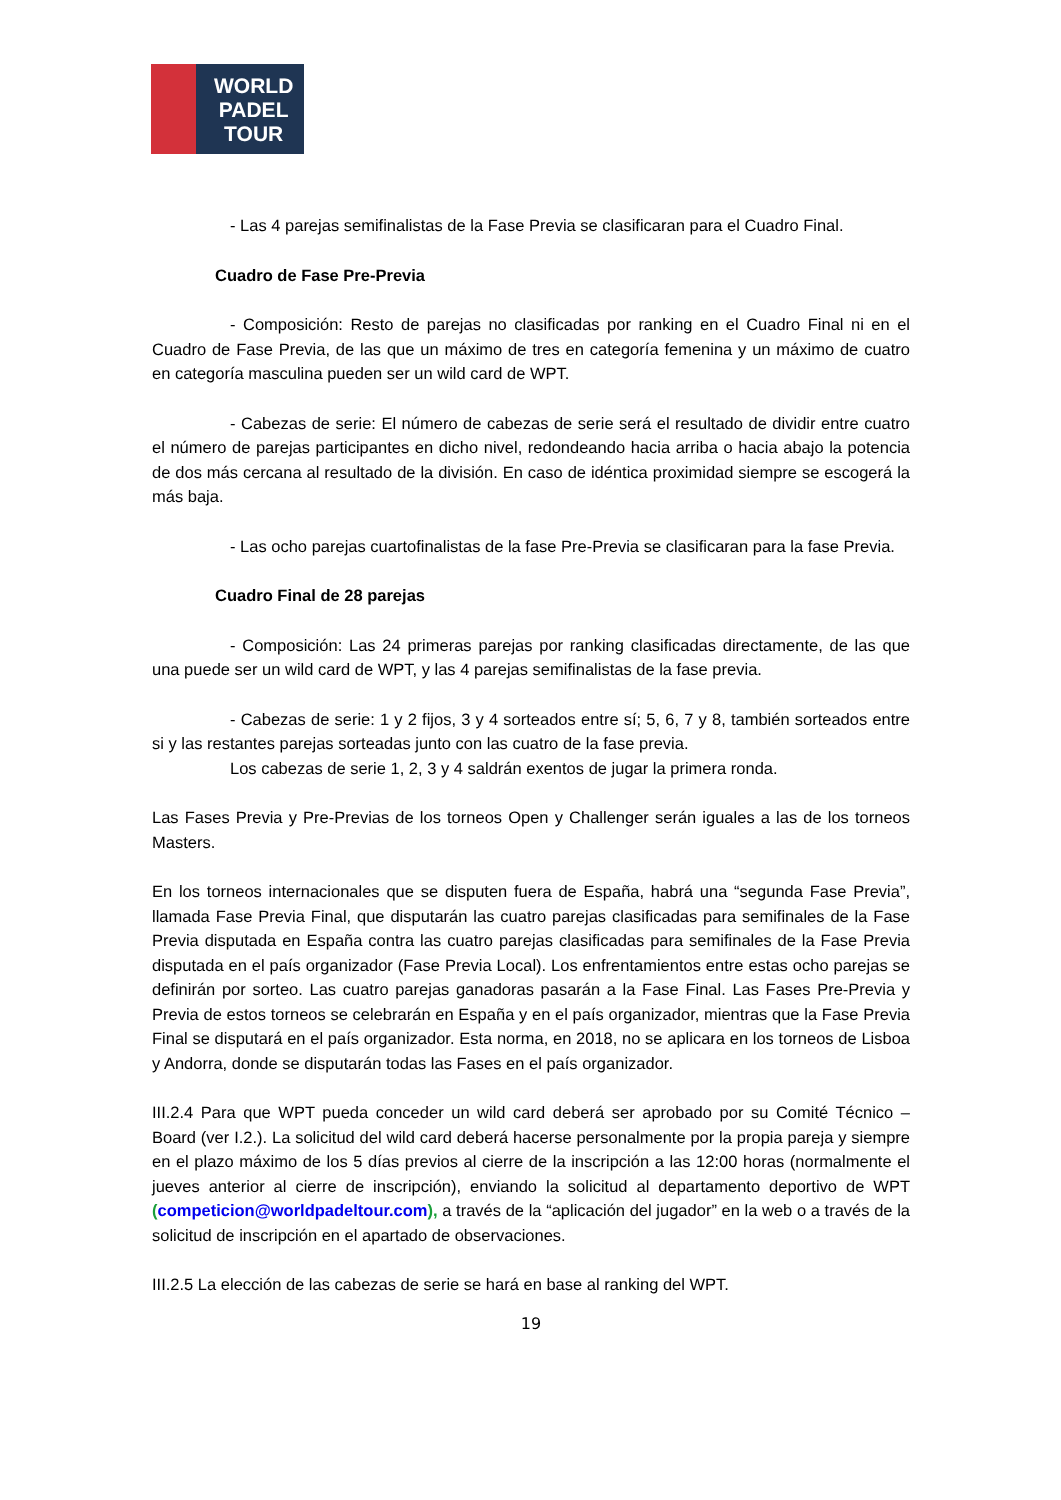WORLD
PADEL
TOUR
- Las 4 parejas semifinalistas de la Fase Previa se clasificaran para el Cuadro Final.
Cuadro de Fase Pre-Previa
- Composición: Resto de parejas no clasificadas por ranking en el Cuadro Final ni en el Cuadro de Fase Previa, de las que un máximo de tres en categoría femenina y un máximo de cuatro en categoría masculina pueden ser un wild card de WPT.
- Cabezas de serie: El número de cabezas de serie será el resultado de dividir entre cuatro el número de parejas participantes en dicho nivel, redondeando hacia arriba o hacia abajo la potencia de dos más cercana al resultado de la división. En caso de idéntica proximidad siempre se escogerá la más baja.
- Las ocho parejas cuartofinalistas de la fase Pre-Previa se clasificaran para la fase Previa.
Cuadro Final de 28 parejas
- Composición: Las 24 primeras parejas por ranking clasificadas directamente, de las que una puede ser un wild card de WPT, y las 4 parejas semifinalistas de la fase previa.
- Cabezas de serie: 1 y 2 fijos, 3 y 4 sorteados entre sí; 5, 6, 7 y 8, también sorteados entre si y las restantes parejas sorteadas junto con las cuatro de la fase previa.
Los cabezas de serie 1, 2, 3 y 4 saldrán exentos de jugar la primera ronda.
Las Fases Previa y Pre-Previas de los torneos Open y Challenger serán iguales a las de los torneos Masters.
En los torneos internacionales que se disputen fuera de España, habrá una “segunda Fase Previa”, llamada Fase Previa Final, que disputarán las cuatro parejas clasificadas para semifinales de la Fase Previa disputada en España contra las cuatro parejas clasificadas para semifinales de la Fase Previa disputada en el país organizador (Fase Previa Local). Los enfrentamientos entre estas ocho parejas se definirán por sorteo. Las cuatro parejas ganadoras pasarán a la Fase Final. Las Fases Pre-Previa y Previa de estos torneos se celebrarán en España y en el país organizador, mientras que la Fase Previa Final se disputará en el país organizador. Esta norma, en 2018, no se aplicara en los torneos de Lisboa y Andorra, donde se disputarán todas las Fases en el país organizador.
III.2.4 Para que WPT pueda conceder un wild card deberá ser aprobado por su Comité Técnico – Board (ver I.2.). La solicitud del wild card deberá hacerse personalmente por la propia pareja y siempre en el plazo máximo de los 5 días previos al cierre de la inscripción a las 12:00 horas (normalmente el jueves anterior al cierre de inscripción), enviando la solicitud al departamento deportivo de WPT (competicion@worldpadeltour.com), a través de la “aplicación del jugador” en la web o a través de la solicitud de inscripción en el apartado de observaciones.
III.2.5 La elección de las cabezas de serie se hará en base al ranking del WPT.
19